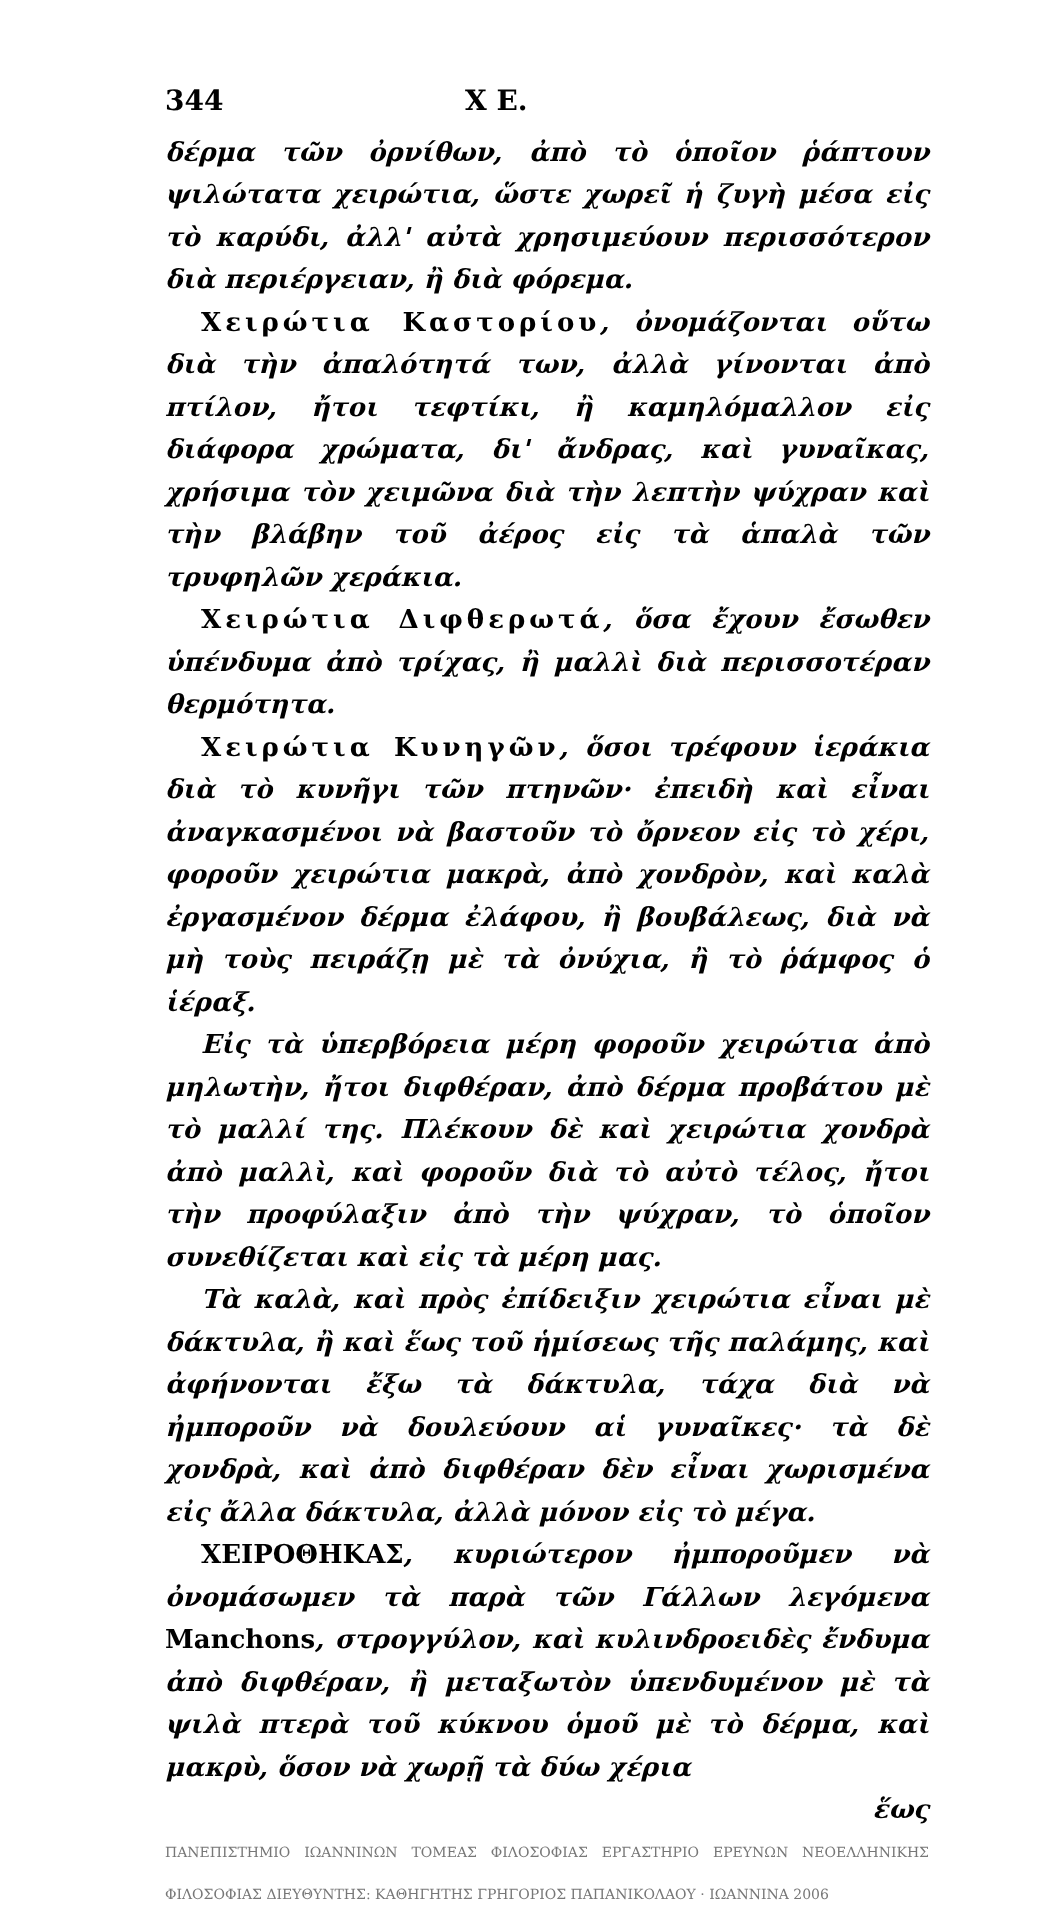344 Χ Ε.
δέρμα τῶν ὀρνίθων, ἀπὸ τὸ ὁποῖον ῥάπτουν ψιλώτατα χειρώτια, ὥστε χωρεῖ ἡ ζυγὴ μέσα εἰς τὸ καρύδι, ἀλλ' αὐτὰ χρησιμεύουν περισσότερον διὰ περιέργειαν, ἢ διὰ φόρεμα.
Χειρώτια Καστορίου, ὀνομάζονται οὕτω διὰ τὴν ἀπαλότητά των, ἀλλὰ γίνονται ἀπὸ πτίλον, ἤτοι τεφτίκι, ἢ καμηλόμαλλον εἰς διάφορα χρώματα, δι' ἄνδρας, καὶ γυναῖκας, χρήσιμα τὸν χειμῶνα διὰ τὴν λεπτὴν ψύχραν καὶ τὴν βλάβην τοῦ ἀέρος εἰς τὰ ἁπαλὰ τῶν τρυφηλῶν χεράκια.
Χειρώτια Διφθερωτά, ὅσα ἔχουν ἔσωθεν ὑπένδυμα ἀπὸ τρίχας, ἢ μαλλὶ διὰ περισσοτέραν θερμότητα.
Χειρώτια Κυνηγῶν, ὅσοι τρέφουν ἱεράκια διὰ τὸ κυνῆγι τῶν πτηνῶν· ἐπειδὴ καὶ εἶναι ἀναγκασμένοι νὰ βαστοῦν τὸ ὄρνεον εἰς τὸ χέρι, φοροῦν χειρώτια μακρὰ, ἀπὸ χονδρὸν, καὶ καλὰ ἐργασμένον δέρμα ἐλάφου, ἢ βουβάλεως, διὰ νὰ μὴ τοὺς πειράζῃ μὲ τὰ ὀνύχια, ἢ τὸ ῥάμφος ὁ ἱέραξ.
Εἰς τὰ ὑπερβόρεια μέρη φοροῦν χειρώτια ἀπὸ μηλωτὴν, ἤτοι διφθέραν, ἀπὸ δέρμα προβάτου μὲ τὸ μαλλί της. Πλέκουν δὲ καὶ χειρώτια χονδρὰ ἀπὸ μαλλὶ, καὶ φοροῦν διὰ τὸ αὐτὸ τέλος, ἤτοι τὴν προφύλαξιν ἀπὸ τὴν ψύχραν, τὸ ὁποῖον συνεθίζεται καὶ εἰς τὰ μέρη μας.
Τὰ καλὰ, καὶ πρὸς ἐπίδειξιν χειρώτια εἶναι μὲ δάκτυλα, ἢ καὶ ἕως τοῦ ἡμίσεως τῆς παλάμης, καὶ ἀφήνονται ἔξω τὰ δάκτυλα, τάχα διὰ νὰ ἠμποροῦν νὰ δουλεύουν αἱ γυναῖκες· τὰ δὲ χονδρὰ, καὶ ἀπὸ διφθέραν δὲν εἶναι χωρισμένα εἰς ἄλλα δάκτυλα, ἀλλὰ μόνον εἰς τὸ μέγα.
ΧΕΙΡΟΘΗΚΑΣ, κυριώτερον ἠμποροῦμεν νὰ ὀνομάσωμεν τὰ παρὰ τῶν Γάλλων λεγόμενα Manchons, στρογγύλον, καὶ κυλινδροειδὲς ἔνδυμα ἀπὸ διφθέραν, ἢ μεταξωτὸν ὑπενδυμένον μὲ τὰ ψιλὰ πτερὰ τοῦ κύκνου ὁμοῦ μὲ τὸ δέρμα, καὶ μακρὺ, ὅσον νὰ χωρῇ τὰ δύω χέρια
ἕως
ΠΑΝΕΠΙΣΤΗΜΙΟ ΙΩΑΝΝΙΝΩΝ ΤΟΜΕΑΣ ΦΙΛΟΣΟΦΙΑΣ ΕΡΓΑΣΤΗΡΙΟ ΕΡΕΥΝΩΝ ΝΕΟΕΛΛΗΝΙΚΗΣ ΦΙΛΟΣΟΦΙΑΣ ΔΙΕΥΘΥΝΤΗΣ: ΚΑΘΗΓΗΤΗΣ ΓΡΗΓΟΡΙΟΣ ΠΑΠΑΝΙΚΟΛΑΟΥ · ΙΩΑΝΝΙΝΑ 2006